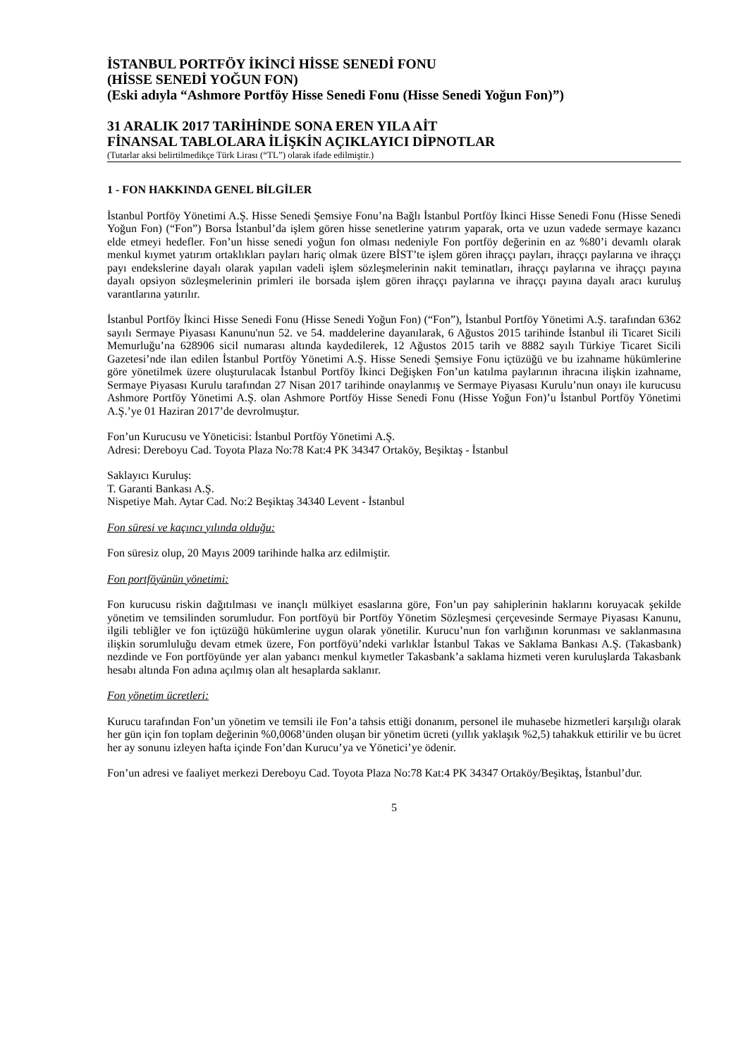İSTANBUL PORTFÖY İKİNCİ HİSSE SENEDİ FONU
(HİSSE SENEDİ YOĞUN FON)
(Eski adıyla “Ashmore Portföy Hisse Senedi Fonu (Hisse Senedi Yoğun Fon)”)
31 ARALIK 2017 TARİHİNDE SONA EREN YILA AİT
FİNANSAL TABLOLARA İLİŞKİN AÇIKLAYICI DİPNOTLAR
(Tutarlar aksi belirtilmedikçe Türk Lirası (“TL”) olarak ifade edilmiştir.)
1 - FON HAKKINDA GENEL BİLGİLER
İstanbul Portföy Yönetimi A.Ş. Hisse Senedi Şemsiye Fonu’na Bağlı İstanbul Portföy İkinci Hisse Senedi Fonu (Hisse Senedi Yoğun Fon) (“Fon”) Borsa İstanbul’da işlem gören hisse senetlerine yatırım yaparak, orta ve uzun vadede sermaye kazancı elde etmeyi hedefler. Fon’un hisse senedi yoğun fon olması nedeniyle Fon portföy değerinin en az %80’i devamlı olarak menkul kıymet yatırım ortaklıkları payları hariç olmak üzere BİST’te işlem gören ihraççı payları, ihraççı paylarına ve ihraççı payı endekslerine dayalı olarak yapılan vadeli işlem sözleşmelerinin nakit teminatları, ihraççı paylarına ve ihraççı payına dayalı opsiyon sözleşmelerinin primleri ile borsada işlem gören ihraççı paylarına ve ihraççı payına dayalı aracı kuruluş varantlarına yatırılır.
İstanbul Portföy İkinci Hisse Senedi Fonu (Hisse Senedi Yoğun Fon) (“Fon”), İstanbul Portföy Yönetimi A.Ş. tarafından 6362 sayılı Sermaye Piyasası Kanunu'nun 52. ve 54. maddelerine dayanılarak, 6 Ağustos 2015 tarihinde İstanbul ili Ticaret Sicili Memurluğu’na 628906 sicil numarası altında kaydedilerek, 12 Ağustos 2015 tarih ve 8882 sayılı Türkiye Ticaret Sicili Gazetesi’nde ilan edilen İstanbul Portföy Yönetimi A.Ş. Hisse Senedi Şemsiye Fonu içtüzüğü ve bu izahname hükümlerine göre yönetilmek üzere oluşturulacak İstanbul Portföy İkinci Değişken Fon’un katılma paylarının ihracına ilişkin izahname, Sermaye Piyasası Kurulu tarafından 27 Nisan 2017 tarihinde onaylanmış ve Sermaye Piyasası Kurulu’nun onayı ile kurucusu Ashmore Portföy Yönetimi A.Ş. olan Ashmore Portföy Hisse Senedi Fonu (Hisse Yoğun Fon)’u İstanbul Portföy Yönetimi A.Ş.’ye 01 Haziran 2017’de devrolmuştur.
Fon’un Kurucusu ve Yöneticisi: İstanbul Portföy Yönetimi A.Ş.
Adresi: Dereboyu Cad. Toyota Plaza No:78 Kat:4 PK 34347 Ortaköy, Beşiktaş - İstanbul
Saklayıcı Kuruluş:
T. Garanti Bankası A.Ş.
Nispetiye Mah. Aytar Cad. No:2 Beşiktaş 34340 Levent - İstanbul
Fon süresi ve kaçıncı yılında olduğu:
Fon süresiz olup, 20 Mayıs 2009 tarihinde halka arz edilmiştir.
Fon portföyünün yönetimi:
Fon kurucusu riskin dağıtılması ve inançlı mülkiyet esaslarına göre, Fon’un pay sahiplerinin haklarını koruyacak şekilde yönetim ve temsilinden sorumludur. Fon portföyü bir Portföy Yönetim Sözleşmesi çerçevesinde Sermaye Piyasası Kanunu, ilgili tebliğler ve fon içtüzüğü hükümlerine uygun olarak yönetilir. Kurucu’nun fon varlığının korunması ve saklanmasına ilişkin sorumluluğu devam etmek üzere, Fon portföyü’ndeki varlıklar İstanbul Takas ve Saklama Bankası A.Ş. (Takasbank) nezdinde ve Fon portföyünde yer alan yabancı menkul kıymetler Takasbank’a saklama hizmeti veren kuruluşlarda Takasbank hesabı altında Fon adına açılmış olan alt hesaplarda saklanır.
Fon yönetim ücretleri:
Kurucu tarafından Fon’un yönetim ve temsili ile Fon’a tahsis ettiği donanım, personel ile muhasebe hizmetleri karşılığı olarak her gün için fon toplam değerinin %0,0068’ünden oluşan bir yönetim ücreti (yıllık yaklaşık %2,5) tahakkuk ettirilir ve bu ücret her ay sonunu izleyen hafta içinde Fon’dan Kurucu’ya ve Yönetici’ye ödenir.
Fon’un adresi ve faaliyet merkezi Dereboyu Cad. Toyota Plaza No:78 Kat:4 PK 34347 Ortaköy/Beşiktaş, İstanbul’dur.
5